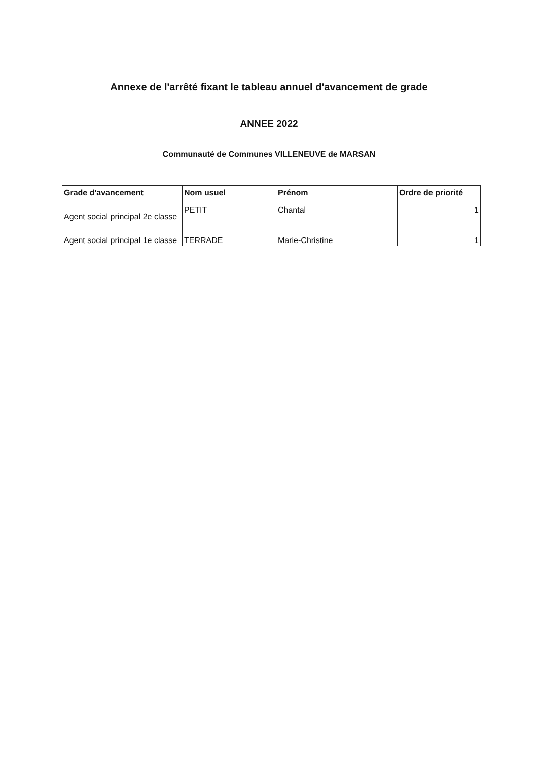Annexe de l'arrêté fixant le tableau annuel d'avancement de grade
ANNEE 2022
Communauté de Communes VILLENEUVE de MARSAN
| Grade d'avancement | Nom usuel | Prénom | Ordre de priorité |
| --- | --- | --- | --- |
| Agent social principal 2e classe | PETIT | Chantal | 1 |
| Agent social principal 1e classe | TERRADE | Marie-Christine | 1 |